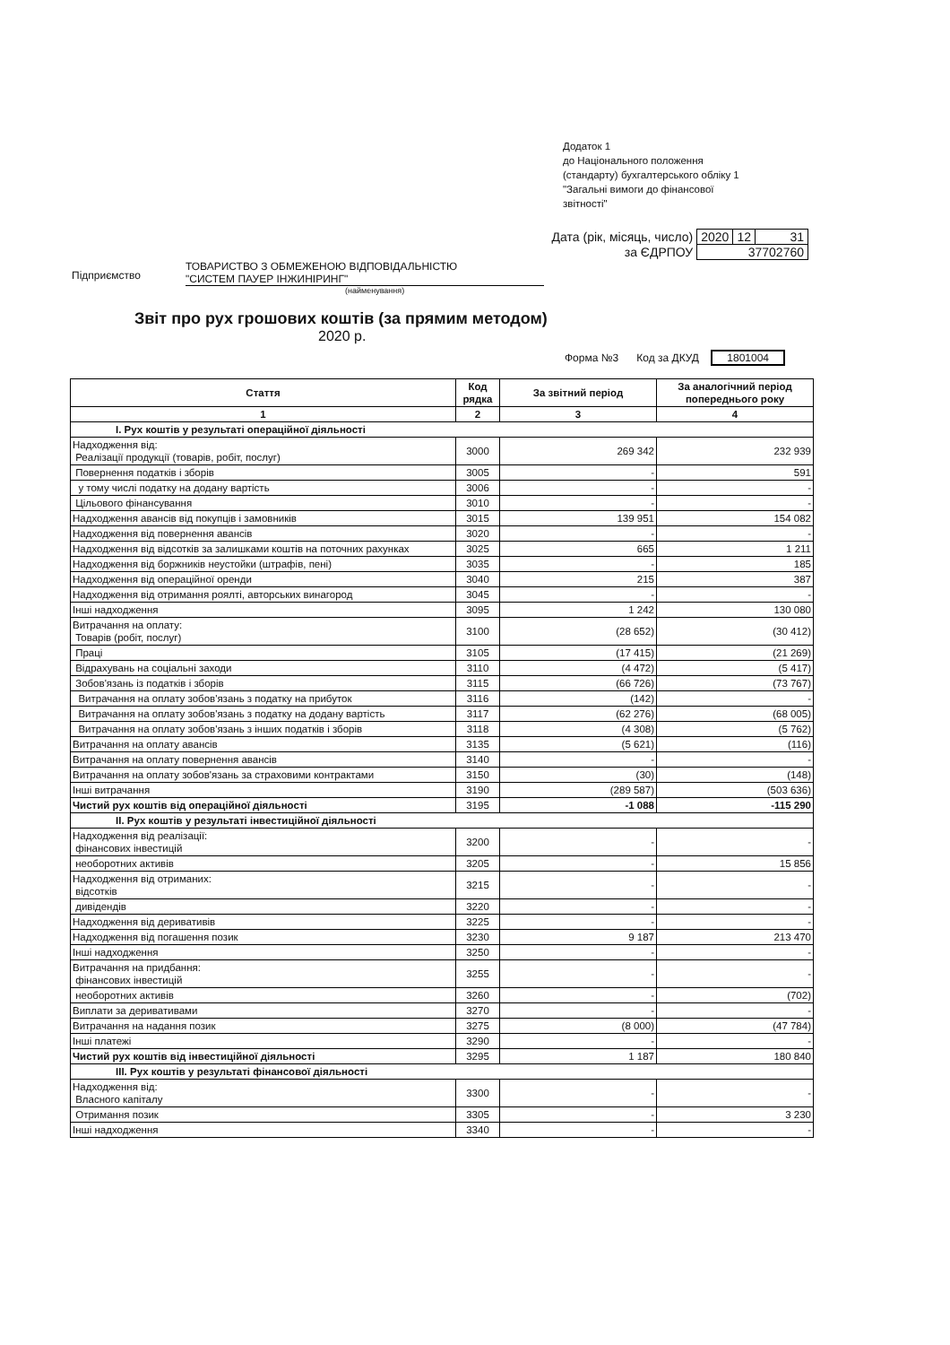Додаток 1
до Національного положення
(стандарту) бухгалтерського обліку 1
"Загальні вимоги до фінансової
звітності"
| Дата (рік, місяць, число) | 2020 | 12 | 31 |
| за ЄДРПОУ | 37702760 | | |
Підприємство
ТОВАРИСТВО З ОБМЕЖЕНОЮ ВІДПОВІДАЛЬНІСТЮ
"СИСТЕМ ПАУЕР ІНЖИНІРИНГ"
(найменування)
Звіт про рух грошових коштів (за прямим методом)
2020 р.
Форма №3 Код за ДКУД 1801004
| Стаття | Код рядка | За звітний період | За аналогічний період попереднього року |
| --- | --- | --- | --- |
| 1 | 2 | 3 | 4 |
| I. Рух коштів у результаті операційної діяльності | | | |
| Надходження від: Реалізації продукції (товарів, робіт, послуг) | 3000 | 269 342 | 232 939 |
| Повернення податків і зборів | 3005 | - | 591 |
| у тому числі податку на додану вартість | 3006 | - | - |
| Цільового фінансування | 3010 | - | - |
| Надходження авансів від покупців і замовників | 3015 | 139 951 | 154 082 |
| Надходження від повернення авансів | 3020 | - | - |
| Надходження від відсотків за залишками коштів на поточних рахунках | 3025 | 665 | 1 211 |
| Надходження від боржників неустойки (штрафів, пені) | 3035 | - | 185 |
| Надходження від операційної оренди | 3040 | 215 | 387 |
| Надходження від отримання роялті, авторських винагород | 3045 | - | - |
| Інші надходження | 3095 | 1 242 | 130 080 |
| Витрачання на оплату: Товарів (робіт, послуг) | 3100 | (28 652) | (30 412) |
| Праці | 3105 | (17 415) | (21 269) |
| Відрахувань на соціальні заходи | 3110 | (4 472) | (5 417) |
| Зобов'язань із податків і зборів | 3115 | (66 726) | (73 767) |
| Витрачання на оплату зобов'язань з податку на прибуток | 3116 | (142) | - |
| Витрачання на оплату зобов'язань з податку на додану вартість | 3117 | (62 276) | (68 005) |
| Витрачання на оплату зобов'язань з інших податків і зборів | 3118 | (4 308) | (5 762) |
| Витрачання на оплату авансів | 3135 | (5 621) | (116) |
| Витрачання на оплату повернення авансів | 3140 | - | - |
| Витрачання на оплату зобов'язань за страховими контрактами | 3150 | (30) | (148) |
| Інші витрачання | 3190 | (289 587) | (503 636) |
| Чистий рух коштів від операційної діяльності | 3195 | -1 088 | -115 290 |
| II. Рух коштів у результаті інвестиційної діяльності | | | |
| Надходження від реалізації: фінансових інвестицій | 3200 | - | - |
| необоротних активів | 3205 | - | 15 856 |
| Надходження від отриманих: відсотків | 3215 | - | - |
| дивідендів | 3220 | - | - |
| Надходження від деривативів | 3225 | - | - |
| Надходження від погашення позик | 3230 | 9 187 | 213 470 |
| Інші надходження | 3250 | - | - |
| Витрачання на придбання: фінансових інвестицій | 3255 | - | - |
| необоротних активів | 3260 | - | (702) |
| Виплати за деривативами | 3270 | - | - |
| Витрачання на надання позик | 3275 | (8 000) | (47 784) |
| Інші платежі | 3290 | - | - |
| Чистий рух коштів від інвестиційної діяльності | 3295 | 1 187 | 180 840 |
| III. Рух коштів у результаті фінансової діяльності | | | |
| Надходження від: Власного капіталу | 3300 | - | - |
| Отримання позик | 3305 | - | 3 230 |
| Інші надходження | 3340 | - | - |